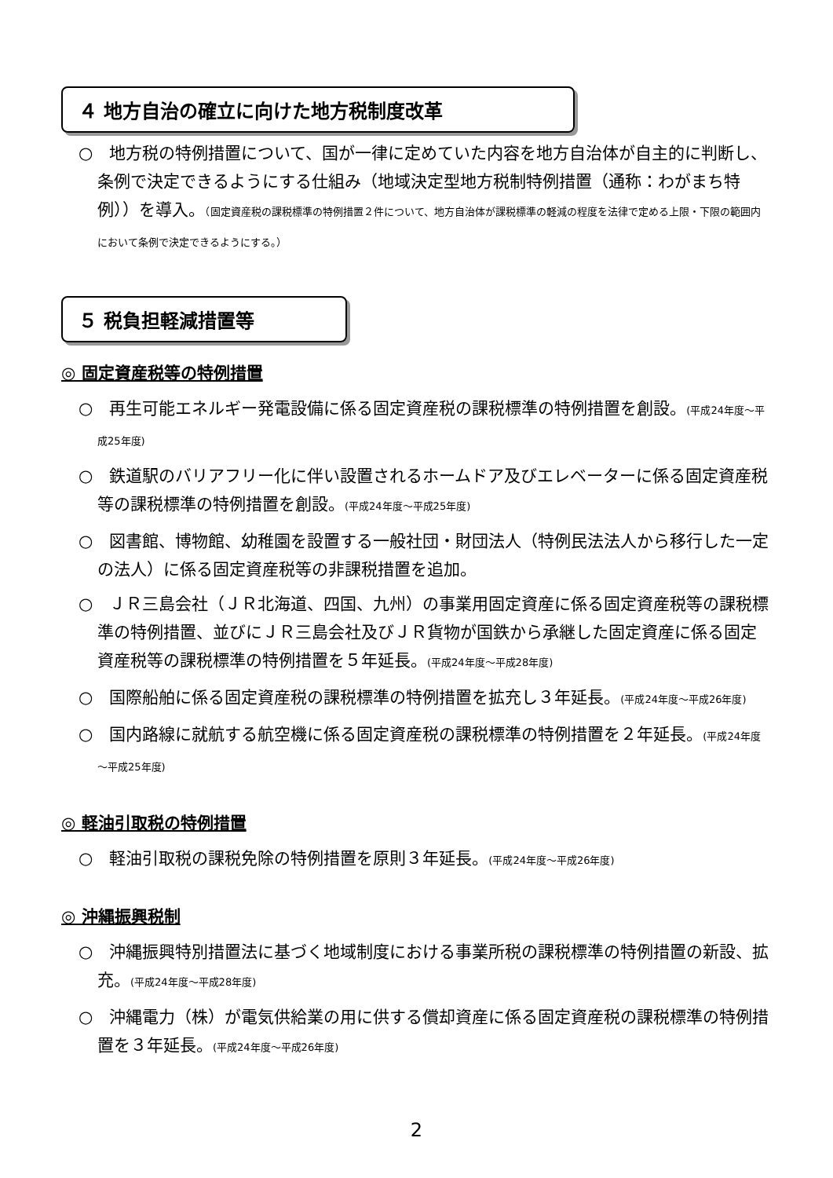４ 地方自治の確立に向けた地方税制度改革
○　地方税の特例措置について、国が一律に定めていた内容を地方自治体が自主的に判断し、条例で決定できるようにする仕組み（地域決定型地方税制特例措置（通称：わがまち特例））を導入。（固定資産税の課税標準の特例措置２件について、地方自治体が課税標準の軽減の程度を法律で定める上限・下限の範囲内において条例で決定できるようにする。）
５ 税負担軽減措置等
◎ 固定資産税等の特例措置
○　再生可能エネルギー発電設備に係る固定資産税の課税標準の特例措置を創設。(平成24年度～平成25年度)
○　鉄道駅のバリアフリー化に伴い設置されるホームドア及びエレベーターに係る固定資産税等の課税標準の特例措置を創設。(平成24年度～平成25年度)
○　図書館、博物館、幼稚園を設置する一般社団・財団法人（特例民法法人から移行した一定の法人）に係る固定資産税等の非課税措置を追加。
○　ＪＲ三島会社（ＪＲ北海道、四国、九州）の事業用固定資産に係る固定資産税等の課税標準の特例措置、並びにＪＲ三島会社及びＪＲ貨物が国鉄から承継した固定資産に係る固定資産税等の課税標準の特例措置を５年延長。(平成24年度～平成28年度)
○　国際船舶に係る固定資産税の課税標準の特例措置を拡充し３年延長。(平成24年度～平成26年度)
○　国内路線に就航する航空機に係る固定資産税の課税標準の特例措置を２年延長。(平成24年度～平成25年度)
◎ 軽油引取税の特例措置
○　軽油引取税の課税免除の特例措置を原則３年延長。(平成24年度～平成26年度)
◎ 沖縄振興税制
○　沖縄振興特別措置法に基づく地域制度における事業所税の課税標準の特例措置の新設、拡充。(平成24年度～平成28年度)
○　沖縄電力（株）が電気供給業の用に供する償却資産に係る固定資産税の課税標準の特例措置を３年延長。(平成24年度～平成26年度)
2